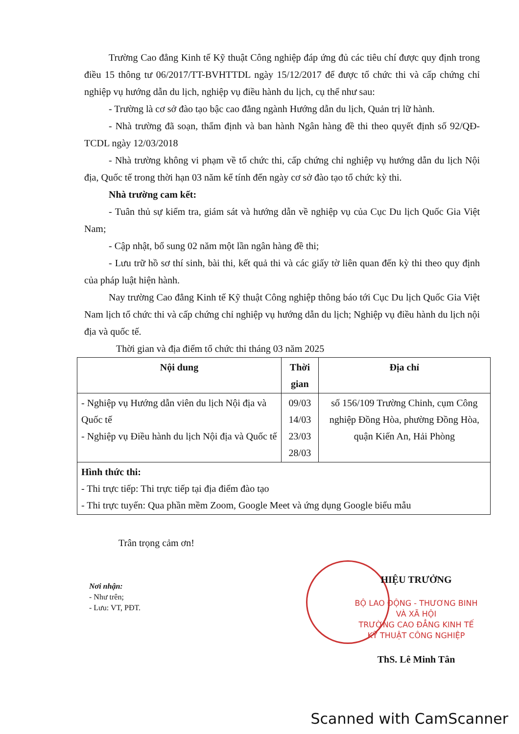Trường Cao đẳng Kinh tế Kỹ thuật Công nghiệp đáp ứng đủ các tiêu chí được quy định trong điều 15 thông tư 06/2017/TT-BVHTTDL ngày 15/12/2017 để được tổ chức thi và cấp chứng chỉ nghiệp vụ hướng dẫn du lịch, nghiệp vụ điều hành du lịch, cụ thể như sau:
- Trường là cơ sở đào tạo bậc cao đẳng ngành Hướng dẫn du lịch, Quản trị lữ hành.
- Nhà trường đã soạn, thẩm định và ban hành Ngân hàng đề thi theo quyết định số 92/QĐ-TCDL ngày 12/03/2018
- Nhà trường không vi phạm về tổ chức thi, cấp chứng chỉ nghiệp vụ hướng dẫn du lịch Nội địa, Quốc tế trong thời hạn 03 năm kể tính đến ngày cơ sở đào tạo tổ chức kỳ thi.
Nhà trường cam kết:
- Tuân thủ sự kiểm tra, giám sát và hướng dẫn về nghiệp vụ của Cục Du lịch Quốc Gia Việt Nam;
- Cập nhật, bổ sung 02 năm một lần ngân hàng đề thi;
- Lưu trữ hồ sơ thí sinh, bài thi, kết quả thi và các giấy tờ liên quan đến kỳ thi theo quy định của pháp luật hiện hành.
Nay trường Cao đẳng Kinh tế Kỹ thuật Công nghiệp thông báo tới Cục Du lịch Quốc Gia Việt Nam lịch tổ chức thi và cấp chứng chỉ nghiệp vụ hướng dẫn du lịch; Nghiệp vụ điều hành du lịch nội địa và quốc tế.
Thời gian và địa điểm tổ chức thi tháng 03 năm 2025
| Nội dung | Thời gian | Địa chỉ |
| --- | --- | --- |
| - Nghiệp vụ Hướng dẫn viên du lịch Nội địa và Quốc tế - Nghiệp vụ Điều hành du lịch Nội địa và Quốc tế | 09/03 14/03 23/03 28/03 | số 156/109 Trường Chinh, cụm Công nghiệp Đồng Hòa, phường Đồng Hòa, quận Kiến An, Hải Phòng |
| Hình thức thi: - Thi trực tiếp: Thi trực tiếp tại địa điểm đào tạo - Thi trực tuyến: Qua phần mềm Zoom, Google Meet và ứng dụng Google biểu mẫu | | |
Trân trọng cảm ơn!
Nơi nhận:
- Như trên;
- Lưu: VT, PĐT.
HIỆU TRƯỞNG
BỘ LAO ĐỘNG - THƯƠNG BINH VÀ XÃ HỘI
TRƯỜNG CAO ĐẲNG KINH TẾ KỸ THUẬT CÔNG NGHIỆP
ThS. Lê Minh Tân
Scanned with CamScanner